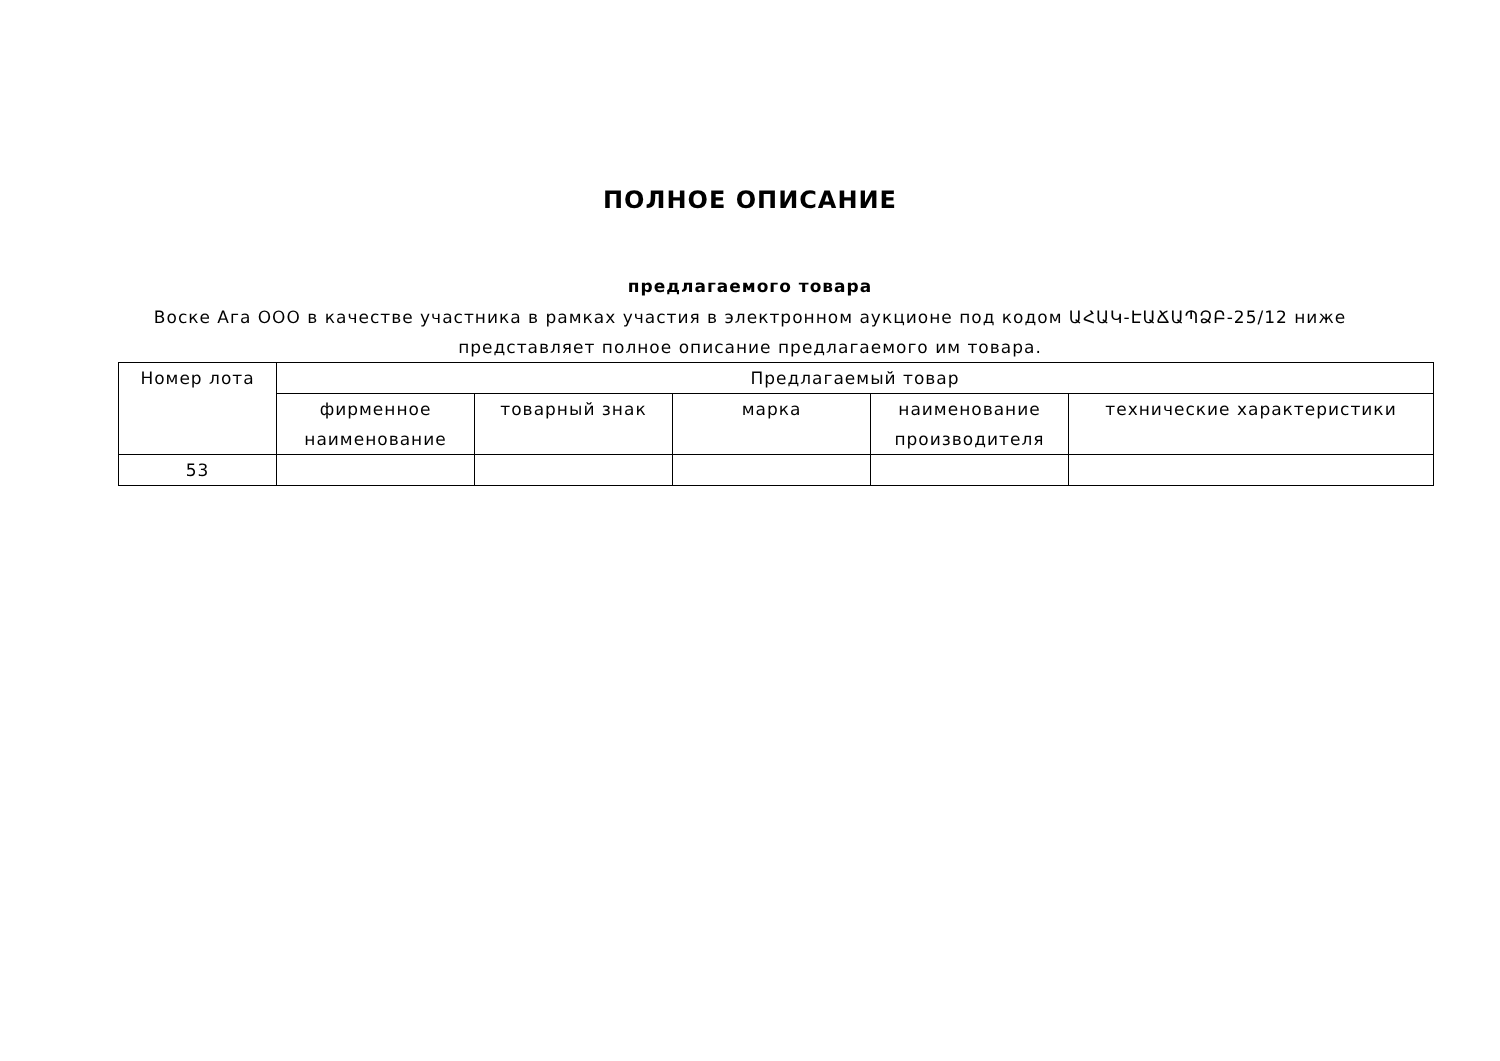ПОЛНОЕ ОПИСАНИЕ
предлагаемого товара
Воске Ага ООО в качестве участника в рамках участия в электронном аукционе под кодом ԱՀԱԿ-ԷԱՃԱՊՁԲ-25/12 ниже представляет полное описание предлагаемого им товара.
| Номер лота | Предлагаемый товар | | | | |
| --- | --- | --- | --- | --- | --- |
| | фирменное наименование | товарный знак | марка | наименование производителя | технические характеристики |
| 53 | | | | | |